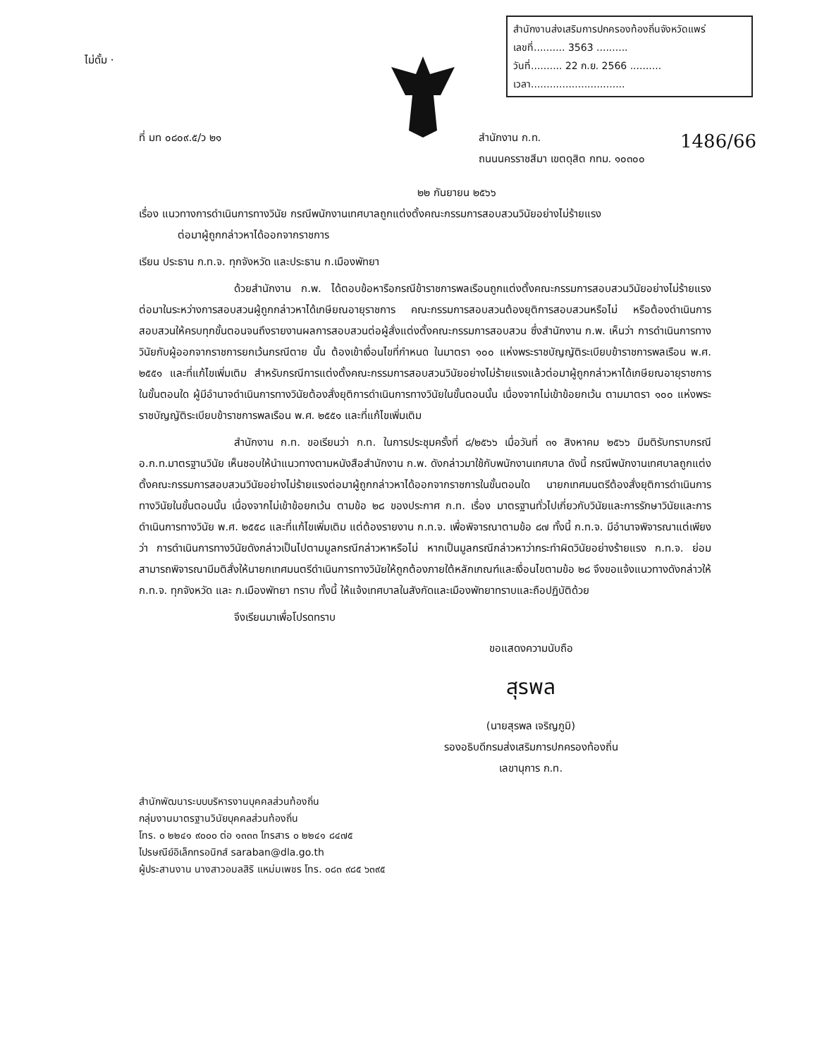ไม่ดั้ม ·
สำนักงานส่งเสริมการปกครองท้องถิ่นจังหวัดแพร่
เลขที่.......... 3563 ..........
วันที่.......... 22 ก.ย. 2566 ..........
เวลา..............................
1486/66
ที่ มท ๐๘๐๙.๕/ว ๒๑ สำนักงาน ก.ท.
ถนนนครราชสีมา เขตดุสิต กทม. ๑๐๓๐๐
๒๒ กันยายน ๒๕๖๖
เรื่อง แนวทางการดำเนินการทางวินัย กรณีพนักงานเทศบาลถูกแต่งตั้งคณะกรรมการสอบสวนวินัยอย่างไม่ร้ายแรง
ต่อมาผู้ถูกกล่าวหาได้ออกจากราชการ
เรียน ประธาน ก.ท.จ. ทุกจังหวัด และประธาน ก.เมืองพัทยา
ด้วยสำนักงาน ก.พ. ได้ตอบข้อหารือกรณีข้าราชการพลเรือนถูกแต่งตั้งคณะกรรมการสอบสวนวินัยอย่างไม่ร้ายแรง ต่อมาในระหว่างการสอบสวนผู้ถูกกล่าวหาได้เกษียณอายุราชการ คณะกรรมการสอบสวนต้องยุติการสอบสวนหรือไม่ หรือต้องดำเนินการสอบสวนให้ครบทุกขั้นตอนจนถึงรายงานผลการสอบสวนต่อผู้สั่งแต่งตั้งคณะกรรมการสอบสวน ซึ่งสำนักงาน ก.พ. เห็นว่า การดำเนินการทางวินัยกับผู้ออกจากราชการยกเว้นกรณีตาย นั้น ต้องเข้าเงื่อนไขที่กำหนด ในมาตรา ๑๐๐ แห่งพระราชบัญญัติระเบียบข้าราชการพลเรือน พ.ศ. ๒๕๕๑ และที่แก้ไขเพิ่มเติม สำหรับกรณีการแต่งตั้งคณะกรรมการสอบสวนวินัยอย่างไม่ร้ายแรงแล้วต่อมาผู้ถูกกล่าวหาได้เกษียณอายุราชการในขั้นตอนใด ผู้มีอำนาจดำเนินการทางวินัยต้องสั่งยุติการดำเนินการทางวินัยในขั้นตอนนั้น เนื่องจากไม่เข้าข้อยกเว้น ตามมาตรา ๑๐๐ แห่งพระราชบัญญัติระเบียบข้าราชการพลเรือน พ.ศ. ๒๕๕๑ และที่แก้ไขเพิ่มเติม
สำนักงาน ก.ท. ขอเรียนว่า ก.ท. ในการประชุมครั้งที่ ๘/๒๕๖๖ เมื่อวันที่ ๓๑ สิงหาคม ๒๕๖๖ มีมติรับทราบกรณี อ.ก.ท.มาตรฐานวินัย เห็นชอบให้นำแนวทางตามหนังสือสำนักงาน ก.พ. ดังกล่าวมาใช้กับพนักงานเทศบาล ดังนี้ กรณีพนักงานเทศบาลถูกแต่งตั้งคณะกรรมการสอบสวนวินัยอย่างไม่ร้ายแรงต่อมาผู้ถูกกล่าวหาได้ออกจากราชการในขั้นตอนใด นายกเทศมนตรีต้องสั่งยุติการดำเนินการทางวินัยในขั้นตอนนั้น เนื่องจากไม่เข้าข้อยกเว้น ตามข้อ ๒๘ ของประกาศ ก.ท. เรื่อง มาตรฐานทั่วไปเกี่ยวกับวินัยและการรักษาวินัยและการดำเนินการทางวินัย พ.ศ. ๒๕๕๘ และที่แก้ไขเพิ่มเติม แต่ต้องรายงาน ก.ท.จ. เพื่อพิจารณาตามข้อ ๘๗ ทั้งนี้ ก.ท.จ. มีอำนาจพิจารณาแต่เพียงว่า การดำเนินการทางวินัยดังกล่าวเป็นไปตามมูลกรณีกล่าวหาหรือไม่ หากเป็นมูลกรณีกล่าวหาว่ากระทำผิดวินัยอย่างร้ายแรง ก.ท.จ. ย่อมสามารถพิจารณามีมติสั่งให้นายกเทศมนตรีดำเนินการทางวินัยให้ถูกต้องภายใต้หลักเกณฑ์และเงื่อนไขตามข้อ ๒๘ จึงขอแจ้งแนวทางดังกล่าวให้ ก.ท.จ. ทุกจังหวัด และ ก.เมืองพัทยา ทราบ ทั้งนี้ ให้แจ้งเทศบาลในสังกัดและเมืองพัทยาทราบและถือปฏิบัติด้วย
จึงเรียนมาเพื่อโปรดทราบ
ขอแสดงความนับถือ
สุรพล
(นายสุรพล เจริญภูมิ)
รองอธิบดีกรมส่งเสริมการปกครองท้องถิ่น
เลขานุการ ก.ท.
สำนักพัฒนาระบบบริหารงานบุคคลส่วนท้องถิ่น
กลุ่มงานมาตรฐานวินัยบุคคลส่วนท้องถิ่น
โทร. ๐ ๒๒๔๑ ๙๐๐๐ ต่อ ๑๓๓๓ โทรสาร ๐ ๒๒๔๑ ๘๔๗๕
ไปรษณีย์อิเล็กทรอนิกส์ saraban@dla.go.th
ผู้ประสานงาน นางสาวอมลสิริ แหม่มเพชร โทร. ๐๘๓ ๙๘๕ ๖๓๙๕